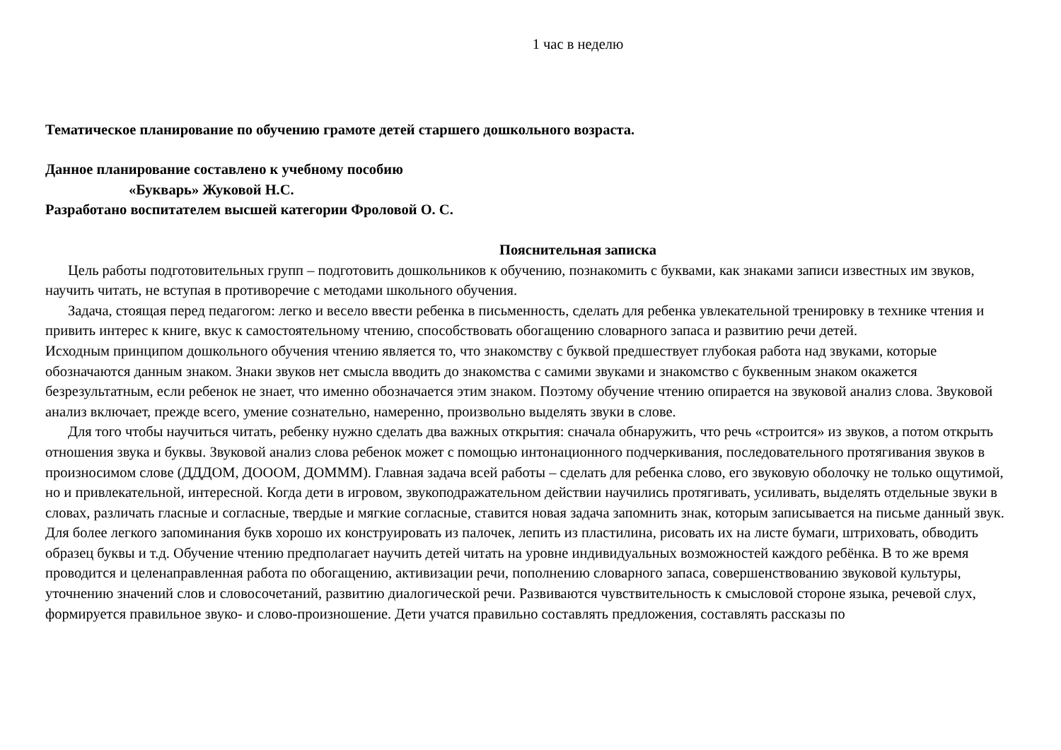1 час в неделю
Тематическое планирование по обучению грамоте детей старшего дошкольного возраста.
Данное планирование составлено к учебному пособию
«Букварь» Жуковой Н.С.
Разработано воспитателем высшей категории Фроловой О. С.
Пояснительная записка
Цель работы подготовительных групп – подготовить дошкольников к обучению, познакомить с буквами, как знаками записи известных им звуков, научить читать, не вступая в противоречие с методами школьного обучения.
Задача, стоящая перед педагогом: легко и весело ввести ребенка в письменность, сделать для ребенка увлекательной тренировку в технике чтения и привить интерес к книге, вкус к самостоятельному чтению, способствовать обогащению словарного запаса и развитию речи детей.
Исходным принципом дошкольного обучения чтению является то, что знакомству с буквой предшествует глубокая работа над звуками, которые обозначаются данным знаком. Знаки звуков нет смысла вводить до знакомства с самими звуками и знакомство с буквенным знаком окажется безрезультатным, если ребенок не знает, что именно обозначается этим знаком. Поэтому обучение чтению опирается на звуковой анализ слова. Звуковой анализ включает, прежде всего, умение сознательно, намеренно, произвольно выделять звуки в слове.
Для того чтобы научиться читать, ребенку нужно сделать два важных открытия: сначала обнаружить, что речь «строится» из звуков, а потом открыть отношения звука и буквы. Звуковой анализ слова ребенок может с помощью интонационного подчеркивания, последовательного протягивания звуков в произносимом слове (ДДДОМ, ДОООМ, ДОМММ). Главная задача всей работы – сделать для ребенка слово, его звуковую оболочку не только ощутимой, но и привлекательной, интересной. Когда дети в игровом, звукоподражательном действии научились протягивать, усиливать, выделять отдельные звуки в словах, различать гласные и согласные, твердые и мягкие согласные, ставится новая задача запомнить знак, которым записывается на письме данный звук. Для более легкого запоминания букв хорошо их конструировать из палочек, лепить из пластилина, рисовать их на листе бумаги, штриховать, обводить образец буквы и т.д. Обучение чтению предполагает научить детей читать на уровне индивидуальных возможностей каждого ребёнка. В то же время проводится и целенаправленная работа по обогащению, активизации речи, пополнению словарного запаса, совершенствованию звуковой культуры, уточнению значений слов и словосочетаний, развитию диалогической речи. Развиваются чувствительность к смысловой стороне языка, речевой слух, формируется правильное звуко- и слово-произношение. Дети учатся правильно составлять предложения, составлять рассказы по